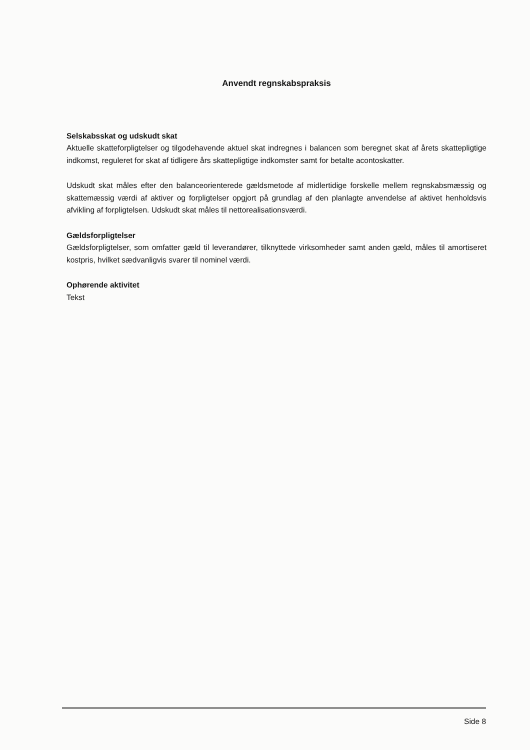Anvendt regnskabspraksis
Selskabsskat og udskudt skat
Aktuelle skatteforpligtelser og tilgodehavende aktuel skat indregnes i balancen som beregnet skat af årets skattepligtige indkomst, reguleret for skat af tidligere års skattepligtige indkomster samt for betalte acontoskatter.
Udskudt skat måles efter den balanceorienterede gældsmetode af midlertidige forskelle mellem regnskabsmæssig og skattemæssig værdi af aktiver og forpligtelser opgjort på grundlag af den planlagte anvendelse af aktivet henholdsvis afvikling af forpligtelsen. Udskudt skat måles til nettorealisationsværdi.
Gældsforpligtelser
Gældsforpligtelser, som omfatter gæld til leverandører, tilknyttede virksomheder samt anden gæld, måles til amortiseret kostpris, hvilket sædvanligvis svarer til nominel værdi.
Ophørende aktivitet
Tekst
Side 8